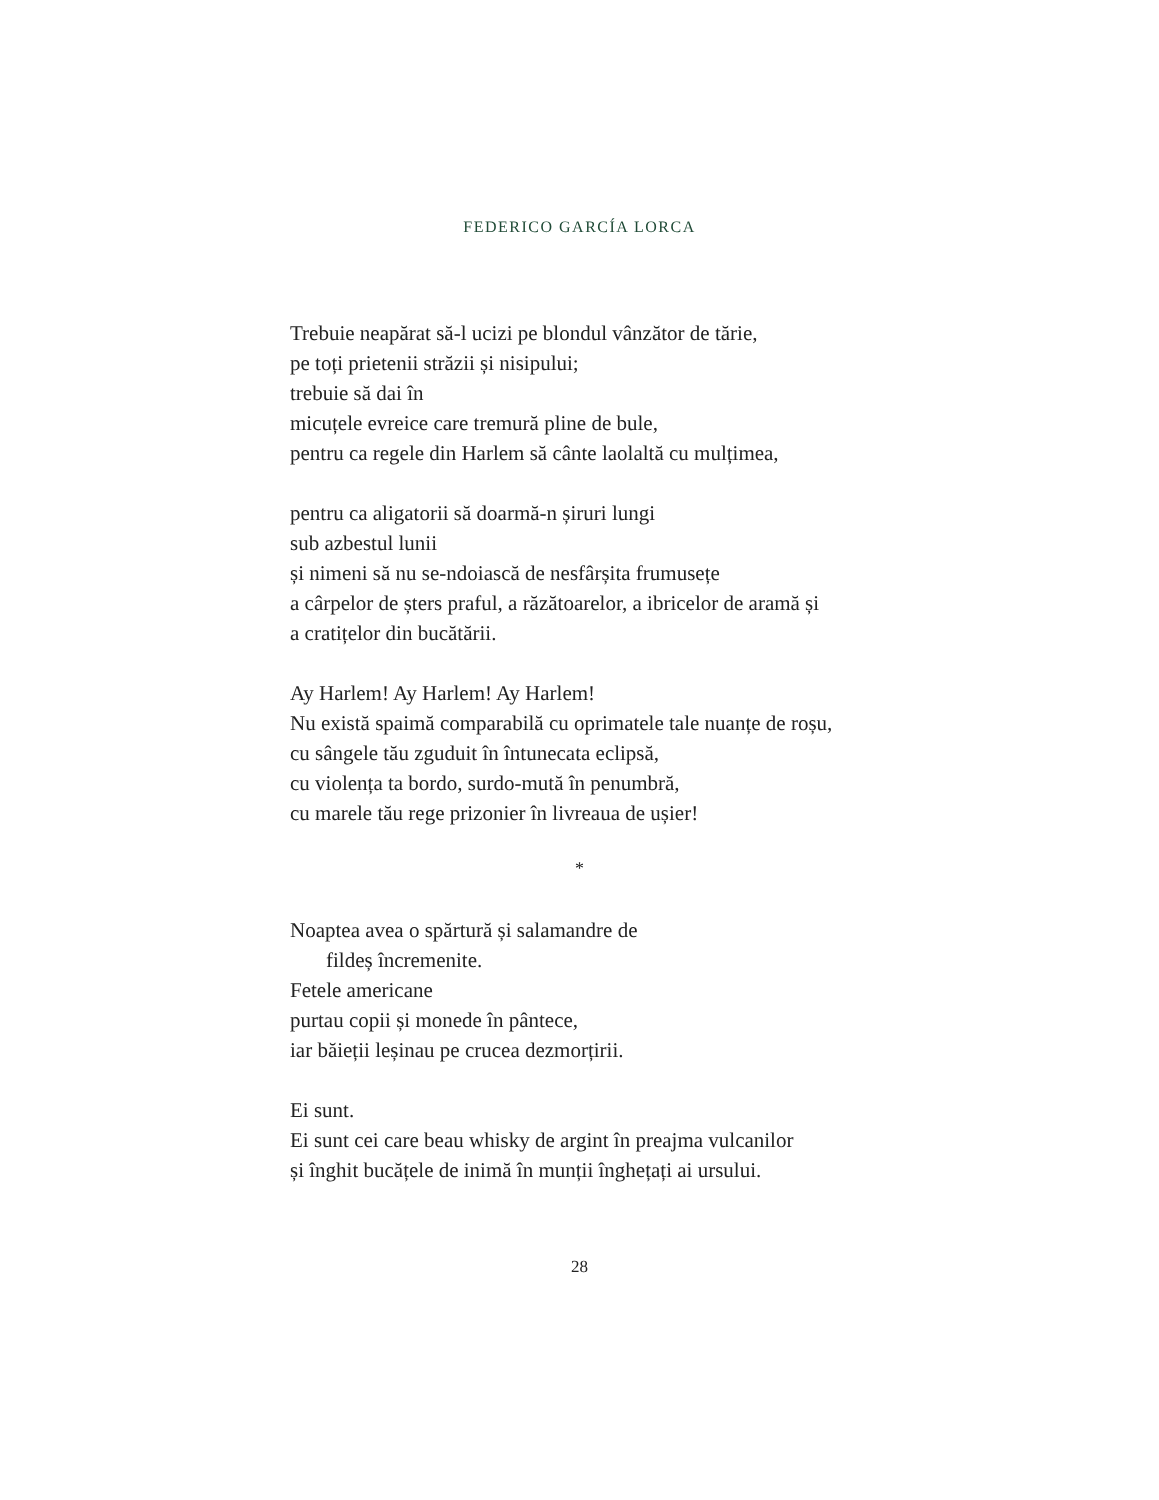FEDERICO GARCÍA LORCA
Trebuie neapărat să-l ucizi pe blondul vânzător de tărie,
pe toți prietenii străzii și nisipului;
trebuie să dai în
micuțele evreice care tremură pline de bule,
pentru ca regele din Harlem să cânte laolaltă cu mulțimea,
pentru ca aligatorii să doarmă-n șiruri lungi
sub azbestul lunii
și nimeni să nu se-ndoiască de nesfârșita frumusețe
a cârpelor de șters praful, a răzătoarelor, a ibricelor de aramă și
a cratițelor din bucătării.
Ay Harlem! Ay Harlem! Ay Harlem!
Nu există spaimă comparabilă cu oprimatele tale nuanțe de roșu,
cu sângele tău zguduit în întunecata eclipsă,
cu violența ta bordo, surdo-mută în penumbră,
cu marele tău rege prizonier în livreaua de ușier!
*
Noaptea avea o spărtură și salamandre de
fildeș încremenite.
Fetele americane
purtau copii și monede în pântece,
iar băieții leșinau pe crucea dezmorțirii.
Ei sunt.
Ei sunt cei care beau whisky de argint în preajma vulcanilor
și înghit bucățele de inimă în munții înghețați ai ursului.
28